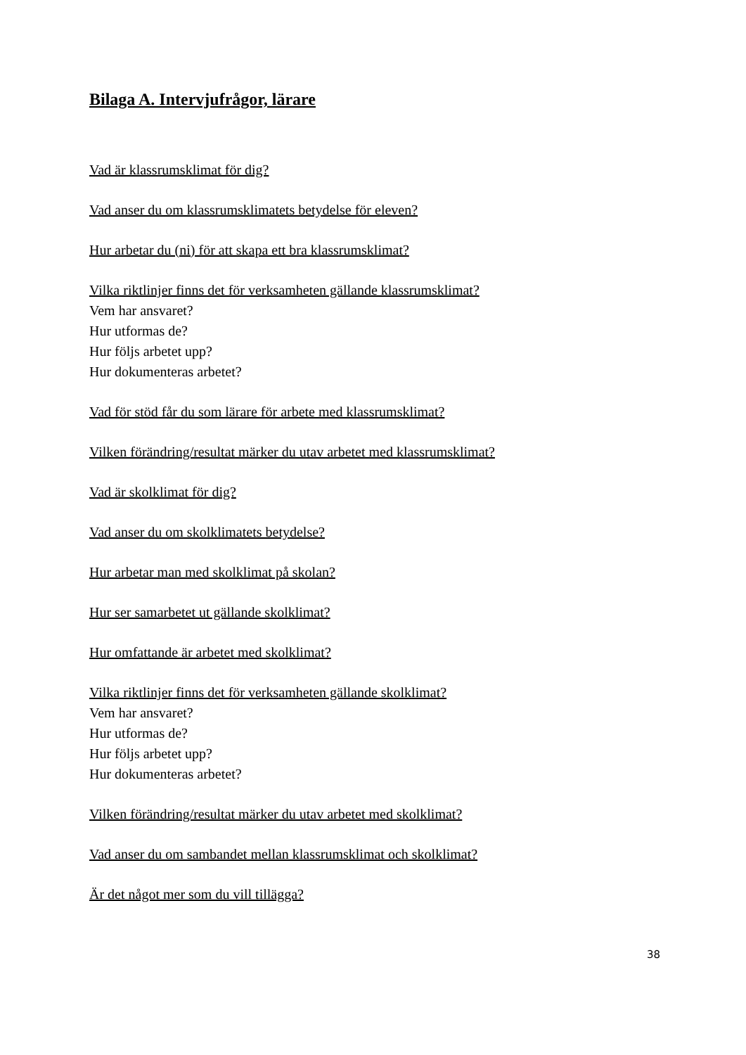Bilaga A. Intervjufrågor, lärare
Vad är klassrumsklimat för dig?
Vad anser du om klassrumsklimatets betydelse för eleven?
Hur arbetar du (ni) för att skapa ett bra klassrumsklimat?
Vilka riktlinjer finns det för verksamheten gällande klassrumsklimat?
Vem har ansvaret?
Hur utformas de?
Hur följs arbetet upp?
Hur dokumenteras arbetet?
Vad för stöd får du som lärare för arbete med klassrumsklimat?
Vilken förändring/resultat märker du utav arbetet med klassrumsklimat?
Vad är skolklimat för dig?
Vad anser du om skolklimatets betydelse?
Hur arbetar man med skolklimat på skolan?
Hur ser samarbetet ut gällande skolklimat?
Hur omfattande är arbetet med skolklimat?
Vilka riktlinjer finns det för verksamheten gällande skolklimat?
Vem har ansvaret?
Hur utformas de?
Hur följs arbetet upp?
Hur dokumenteras arbetet?
Vilken förändring/resultat märker du utav arbetet med skolklimat?
Vad anser du om sambandet mellan klassrumsklimat och skolklimat?
Är det något mer som du vill tillägga?
38